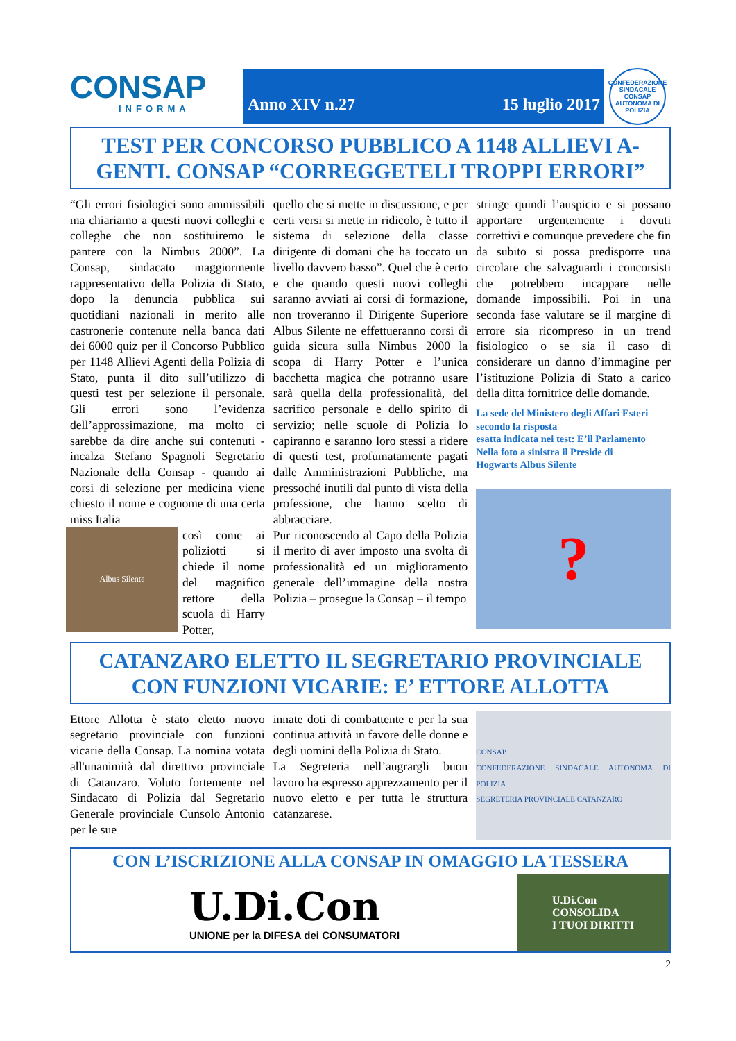CONSAP
INFORMA
Anno XIV n.27 15 luglio 2017
CONFEDERAZIONE SINDACALE CONSAP AUTONOMA DI POLIZIA
TEST PER CONCORSO PUBBLICO A 1148 ALLIEVI A-GENTI. CONSAP “CORREGGETELI TROPPI ERRORI”
“Gli errori fisiologici sono ammissibili ma chiariamo a questi nuovi colleghi e colleghe che non sostituiremo le pantere con la Nimbus 2000”. La Consap, sindacato maggiormente rappresentativo della Polizia di Stato, dopo la denuncia pubblica sui quotidiani nazionali in merito alle castronerie contenute nella banca dati dei 6000 quiz per il Concorso Pubblico per 1148 Allievi Agenti della Polizia di Stato, punta il dito sull’utilizzo di questi test per selezione il personale. Gli errori sono l’evidenza dell’approssimazione, ma molto ci sarebbe da dire anche sui contenuti - incalza Stefano Spagnoli Segretario Nazionale della Consap - quando ai corsi di selezione per medicina viene chiesto il nome e cognome di una certa miss Italia
Albus Silente
così come ai poliziotti si chiede il nome del magnifico rettore della scuola di Harry Potter,
quello che si mette in discussione, e per certi versi si mette in ridicolo, è tutto il sistema di selezione della classe dirigente di domani che ha toccato un livello davvero basso”. Quel che è certo e che quando questi nuovi colleghi saranno avviati ai corsi di formazione, non troveranno il Dirigente Superiore Albus Silente ne effettueranno corsi di guida sicura sulla Nimbus 2000 la scopa di Harry Potter e l’unica bacchetta magica che potranno usare sarà quella della professionalità, del sacrifico personale e dello spirito di servizio; nelle scuole di Polizia lo capiranno e saranno loro stessi a ridere di questi test, profumatamente pagati dalle Amministrazioni Pubbliche, ma pressoché inutili dal punto di vista della professione, che hanno scelto di abbracciare.
Pur riconoscendo al Capo della Polizia il merito di aver imposto una svolta di professionalità ed un miglioramento generale dell’immagine della nostra Polizia – prosegue la Consap – il tempo
stringe quindi l’auspicio e si possano apportare urgentemente i dovuti correttivi e comunque prevedere che fin da subito si possa predisporre una circolare che salvaguardi i concorsisti che potrebbero incappare nelle domande impossibili. Poi in una seconda fase valutare se il margine di errore sia ricompreso in un trend fisiologico o se sia il caso di considerare un danno d’immagine per l’istituzione Polizia di Stato a carico della ditta fornitrice delle domande.
La sede del Ministero degli Affari Esteri secondo la risposta
esatta indicata nei test: E’il Parlamento
Nella foto a sinistra il Preside di
Hogwarts Albus Silente
?
CATANZARO ELETTO IL SEGRETARIO PROVINCIALE CON FUNZIONI VICARIE: E’ ETTORE ALLOTTA
Ettore Allotta è stato eletto nuovo segretario provinciale con funzioni vicarie della Consap. La nomina votata all'unanimità dal direttivo provinciale di Catanzaro. Voluto fortemente nel Sindacato di Polizia dal Segretario Generale provinciale Cunsolo Antonio per le sue
innate doti di combattente e per la sua continua attività in favore delle donne e degli uomini della Polizia di Stato.
La Segreteria nell’augrargli buon lavoro ha espresso apprezzamento per il nuovo eletto e per tutta le struttura catanzarese.
CONSAP
CONFEDERAZIONE SINDACALE AUTONOMA DI POLIZIA
SEGRETERIA PROVINCIALE CATANZARO
CON L’ISCRIZIONE ALLA CONSAP IN OMAGGIO LA TESSERA
U.Di.Con
UNIONE per la DIFESA dei CONSUMATORI
U.Di.Con
CONSOLIDA
I TUOI DIRITTI
2